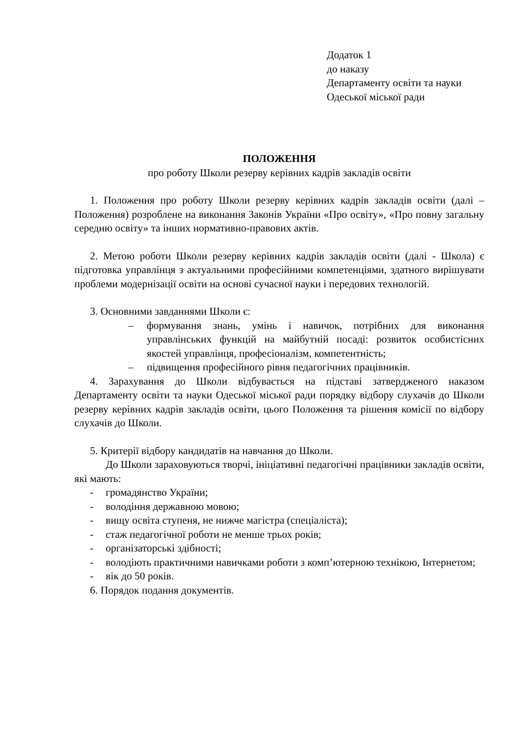Додаток 1
до наказу
Департаменту освіти та науки
Одеської міської ради
ПОЛОЖЕННЯ
про роботу Школи резерву керівних кадрів закладів освіти
1. Положення про роботу Школи резерву керівних кадрів закладів освіти (далі – Положення) розроблене на виконання Законів України «Про освіту», «Про повну загальну середню освіту» та інших нормативно-правових актів.
2. Метою роботи Школи резерву керівних кадрів закладів освіти (далі - Школа) є підготовка управлінця з актуальними професійними компетенціями, здатного вирішувати проблеми модернізації освіти на основі сучасної науки і передових технологій.
3. Основними завданнями Школи є:
– формування знань, умінь і навичок, потрібних для виконання управлінських функцій на майбутній посаді: розвиток особистісних якостей управлінця, професіоналізм, компетентність;
– підвищення професійного рівня педагогічних працівників.
4. Зарахування до Школи відбувається на підставі затвердженого наказом Департаменту освіти та науки Одеської міської ради порядку відбору слухачів до Школи резерву керівних кадрів закладів освіти, цього Положення та рішення комісії по відбору слухачів до Школи.
5. Критерії відбору кандидатів на навчання до Школи.
До Школи зараховуються творчі, ініціативні педагогічні працівники закладів освіти, які мають:
- громадянство України;
- володіння державною мовою;
- вищу освіта ступеня, не нижче магістра (спеціаліста);
- стаж педагогічної роботи не менше трьох років;
- організаторські здібності;
- володіють практичними навичками роботи з комп’ютерною технікою, Інтернетом;
- вік до 50 років.
6. Порядок подання документів.